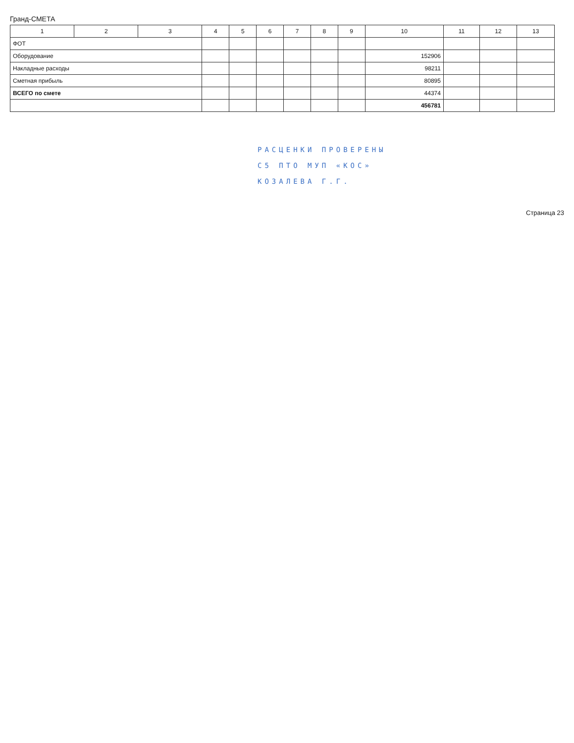Гранд-СМЕТА
| 1 | 2 | 3 | 4 | 5 | 6 | 7 | 8 | 9 | 10 | 11 | 12 | 13 |
| --- | --- | --- | --- | --- | --- | --- | --- | --- | --- | --- | --- | --- |
| ФОТ | | | | | | | | | | | | |
| Оборудование | | | | | | | | | 152906 | | | |
| Накладные расходы | | | | | | | | | 98211 | | | |
| Сметная прибыль | | | | | | | | | 80895 | | | |
| ВСЕГО по смете | | | | | | | | | 44374 | | | |
| | | | | | | | | | 456781 | | | |
РАСЦЕНКИ ПРОВЕРЕНЫ
С5 ПТО МУП «КОС»
КОЗАЛЕВА Г.Г.
Страница 23